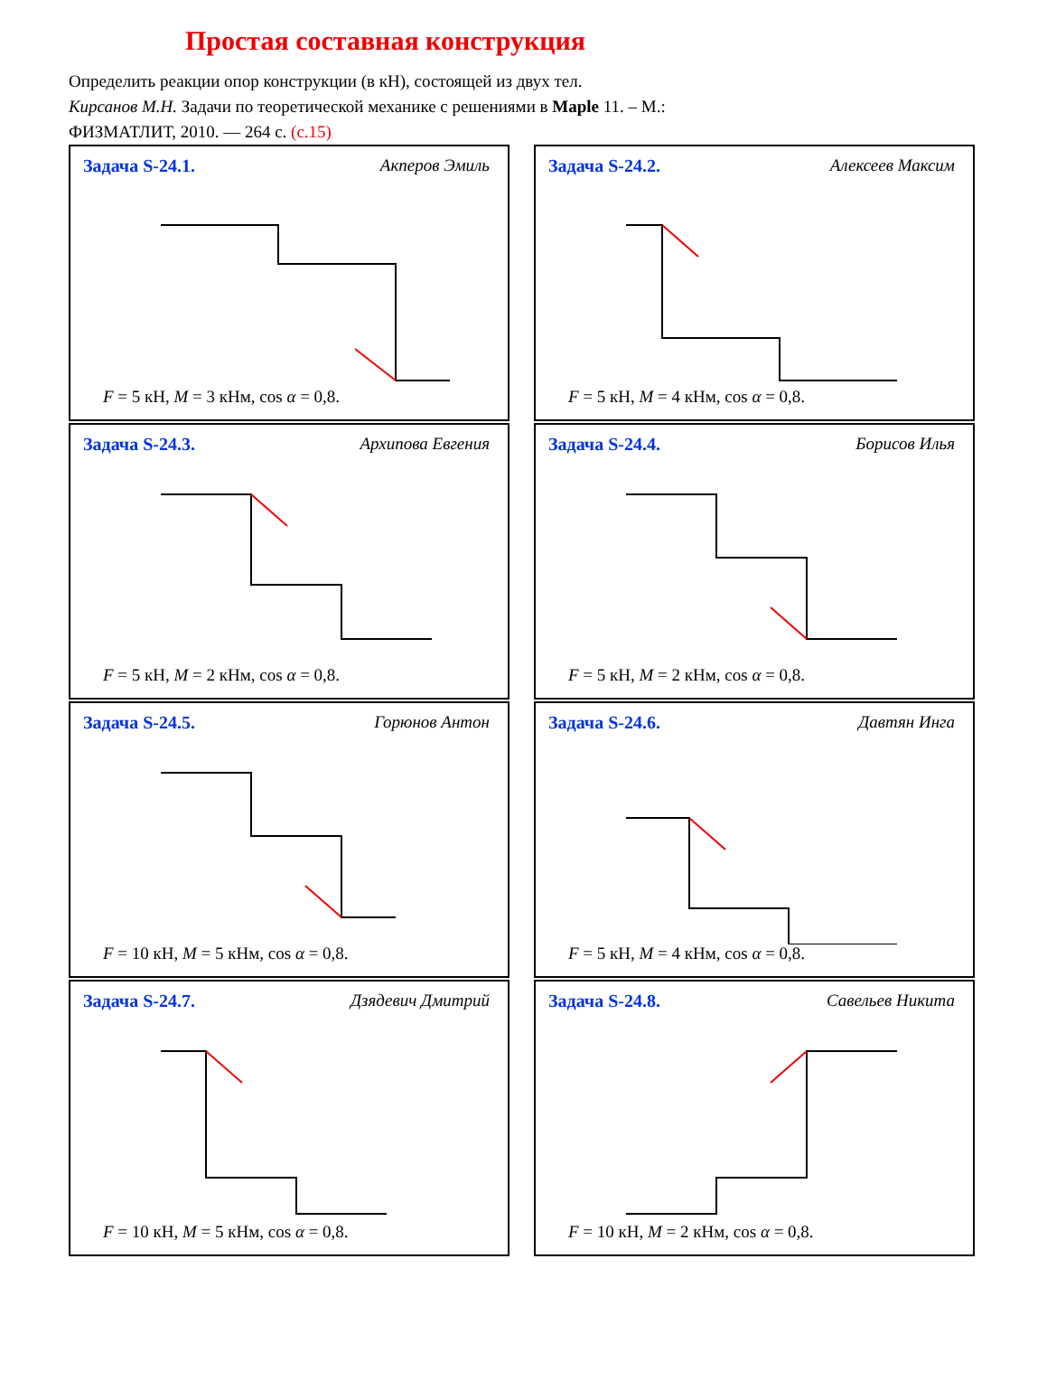Простая составная конструкция
Определить реакции опор конструкции (в кН), состоящей из двух тел.
Кирсанов М.Н. Задачи по теоретической механике с решениями в Maple 11. – М.:
ФИЗМАТЛИТ, 2010. — 264 с. (с.15)
Задача S-24.1. Акперов Эмиль
F = 5 кН, M = 3 кНм, cos α = 0,8.
Задача S-24.2. Алексеев Максим
F = 5 кН, M = 4 кНм, cos α = 0,8.
Задача S-24.3. Архипова Евгения
F = 5 кН, M = 2 кНм, cos α = 0,8.
Задача S-24.4. Борисов Илья
F = 5 кН, M = 2 кНм, cos α = 0,8.
Задача S-24.5. Горюнов Антон
F = 10 кН, M = 5 кНм, cos α = 0,8.
Задача S-24.6. Давтян Инга
F = 5 кН, M = 4 кНм, cos α = 0,8.
Задача S-24.7. Дзядевич Дмитрий
F = 10 кН, M = 5 кНм, cos α = 0,8.
Задача S-24.8. Савельев Никита
F = 10 кН, M = 2 кНм, cos α = 0,8.